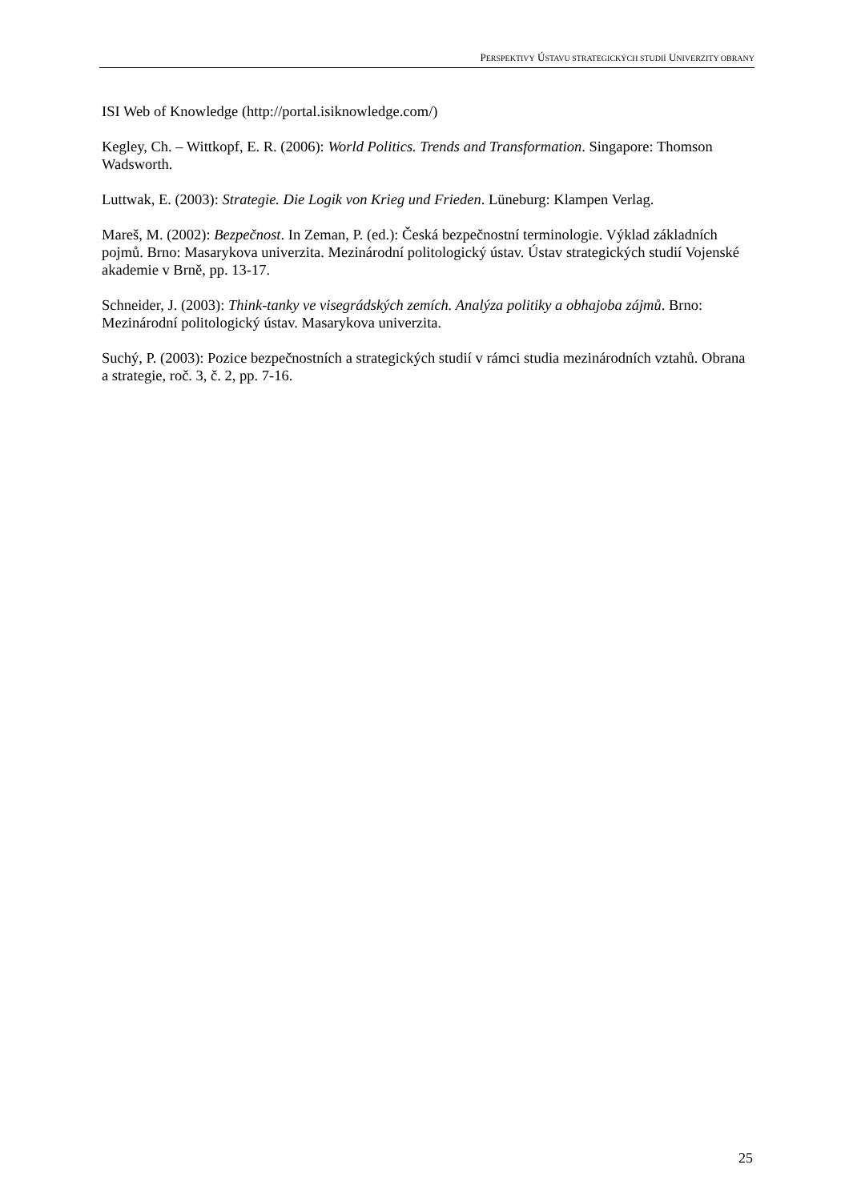PERSPEKTIVY ÚSTAVU STRATEGICKÝCH STUDIÍ UNIVERZITY OBRANY
ISI Web of Knowledge (http://portal.isiknowledge.com/)
Kegley, Ch. – Wittkopf, E. R. (2006): World Politics. Trends and Transformation. Singapore: Thomson Wadsworth.
Luttwak, E. (2003): Strategie. Die Logik von Krieg und Frieden. Lüneburg: Klampen Verlag.
Mareš, M. (2002): Bezpečnost. In Zeman, P. (ed.): Česká bezpečnostní terminologie. Výklad základních pojmů. Brno: Masarykova univerzita. Mezinárodní politologický ústav. Ústav strategických studií Vojenské akademie v Brně, pp. 13-17.
Schneider, J. (2003): Think-tanky ve visegrádských zemích. Analýza politiky a obhajoba zájmů. Brno: Mezinárodní politologický ústav. Masarykova univerzita.
Suchý, P. (2003): Pozice bezpečnostních a strategických studií v rámci studia mezinárodních vztahů. Obrana a strategie, roč. 3, č. 2, pp. 7-16.
25